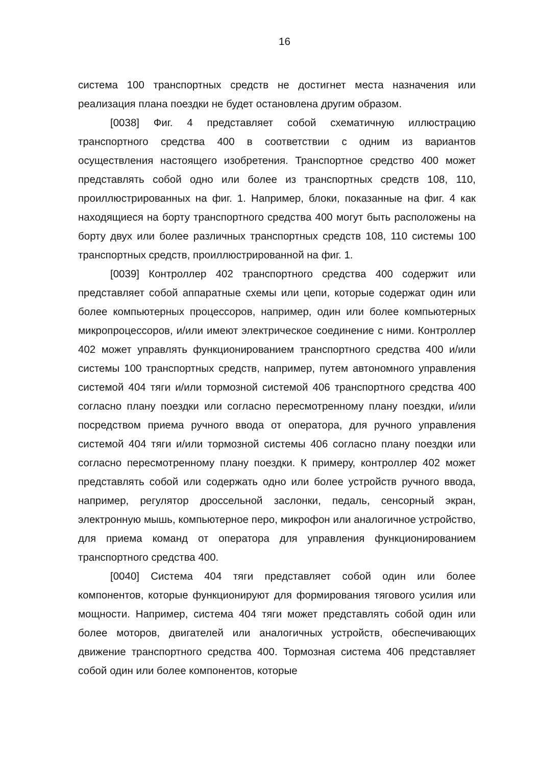16
система 100 транспортных средств не достигнет места назначения или реализация плана поездки не будет остановлена другим образом.
[0038] Фиг. 4 представляет собой схематичную иллюстрацию транспортного средства 400 в соответствии с одним из вариантов осуществления настоящего изобретения. Транспортное средство 400 может представлять собой одно или более из транспортных средств 108, 110, проиллюстрированных на фиг. 1. Например, блоки, показанные на фиг. 4 как находящиеся на борту транспортного средства 400 могут быть расположены на борту двух или более различных транспортных средств 108, 110 системы 100 транспортных средств, проиллюстрированной на фиг. 1.
[0039] Контроллер 402 транспортного средства 400 содержит или представляет собой аппаратные схемы или цепи, которые содержат один или более компьютерных процессоров, например, один или более компьютерных микропроцессоров, и/или имеют электрическое соединение с ними. Контроллер 402 может управлять функционированием транспортного средства 400 и/или системы 100 транспортных средств, например, путем автономного управления системой 404 тяги и/или тормозной системой 406 транспортного средства 400 согласно плану поездки или согласно пересмотренному плану поездки, и/или посредством приема ручного ввода от оператора, для ручного управления системой 404 тяги и/или тормозной системы 406 согласно плану поездки или согласно пересмотренному плану поездки. К примеру, контроллер 402 может представлять собой или содержать одно или более устройств ручного ввода, например, регулятор дроссельной заслонки, педаль, сенсорный экран, электронную мышь, компьютерное перо, микрофон или аналогичное устройство, для приема команд от оператора для управления функционированием транспортного средства 400.
[0040] Система 404 тяги представляет собой один или более компонентов, которые функционируют для формирования тягового усилия или мощности. Например, система 404 тяги может представлять собой один или более моторов, двигателей или аналогичных устройств, обеспечивающих движение транспортного средства 400. Тормозная система 406 представляет собой один или более компонентов, которые